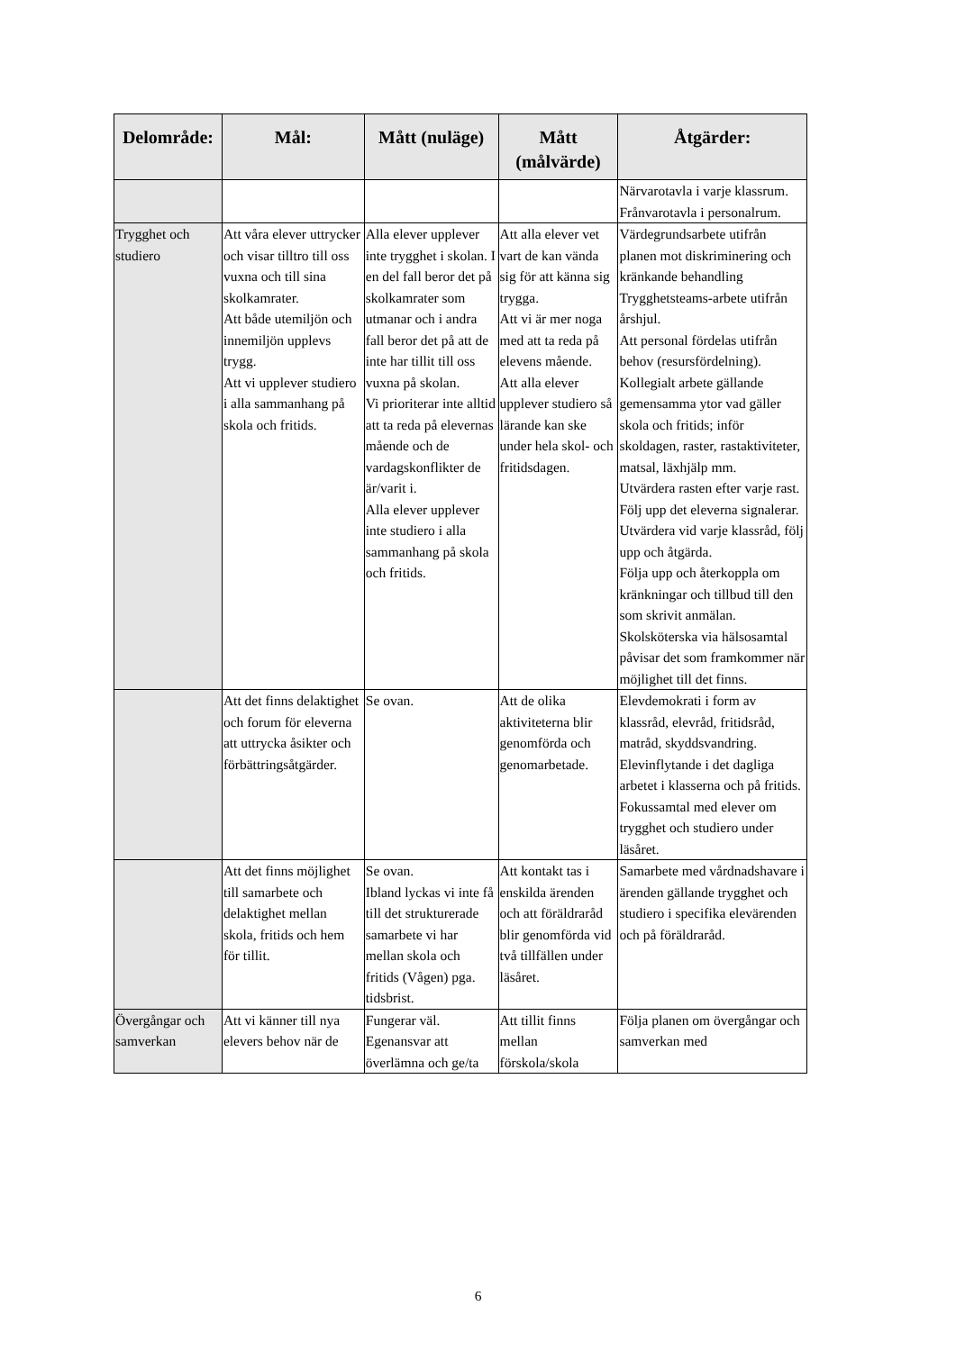| Delområde: | Mål: | Mått (nuläge) | Mått (målvärde) | Åtgärder: |
| --- | --- | --- | --- | --- |
| | | | | Närvarotavla i varje klassrum. Frånvarotavla i personalrum. |
| Trygghet och studiero | Att våra elever uttrycker och visar tilltro till oss vuxna och till sina skolkamrater. Att både utemiljön och innemiljön upplevs trygg. Att vi upplever studiero i alla sammanhang på skola och fritids. | Alla elever upplever inte trygghet i skolan. I en del fall beror det på skolkamrater som utmanar och i andra fall beror det på att de inte har tillit till oss vuxna på skolan. Vi prioriterar inte alltid att ta reda på elevernas mående och de vardagskonflikter de är/varit i. Alla elever upplever inte studiero i alla sammanhang på skola och fritids. | Att alla elever vet vart de kan vända sig för att känna sig trygga. Att vi är mer noga med att ta reda på elevens mående. Att alla elever upplever studiero så lärande kan ske under hela skol- och fritidsdagen. | Värdegrundsarbete utifrån planen mot diskriminering och kränkande behandling Trygghetsteams-arbete utifrån årshjul. Att personal fördelas utifrån behov (resursfördelning). Kollegialt arbete gällande gemensamma ytor vad gäller skola och fritids; inför skoldagen, raster, rastaktiviteter, matsal, läxhjälp mm. Utvärdera rasten efter varje rast. Följ upp det eleverna signalerar. Utvärdera vid varje klassråd, följ upp och åtgärda. Följa upp och återkoppla om kränkningar och tillbud till den som skrivit anmälan. Skolsköterska via hälsosamtal påvisar det som framkommer när möjlighet till det finns. |
| | Att det finns delaktighet och forum för eleverna att uttrycka åsikter och förbättringsåtgärder. | Se ovan. | Att de olika aktiviteterna blir genomförda och genomarbetade. | Elevdemokrati i form av klassråd, elevråd, fritidsråd, matråd, skyddsvandring. Elevinflytande i det dagliga arbetet i klasserna och på fritids. Fokussamtal med elever om trygghet och studiero under läsåret. |
| | Att det finns möjlighet till samarbete och delaktighet mellan skola, fritids och hem för tillit. | Se ovan. Ibland lyckas vi inte få till det strukturerade samarbete vi har mellan skola och fritids (Vågen) pga. tidsbrist. | Att kontakt tas i enskilda ärenden och att föräldraråd blir genomförda vid två tillfällen under läsåret. | Samarbete med vårdnadshavare i ärenden gällande trygghet och studiero i specifika elevärenden och på föräldraråd. |
| Övergångar och samverkan | Att vi känner till nya elevers behov när de | Fungerar väl. Egenansvar att överlämna och ge/ta | Att tillit finns mellan förskola/skola | Följa planen om övergångar och samverkan med |
6